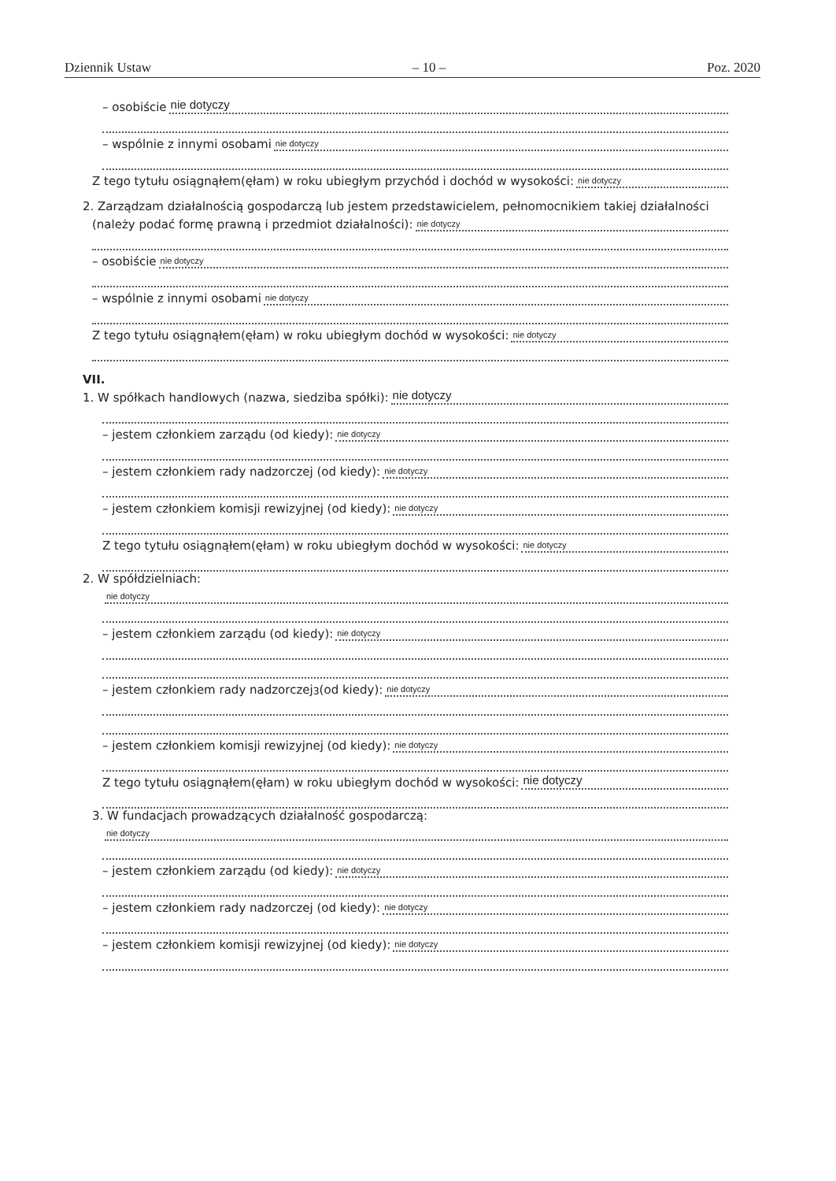Dziennik Ustaw – 10 – Poz. 2020
– osobiście
nie dotyczy
– wspólnie z innymi osobami
nie dotyczy
Z tego tytułu osiągnąłem(ęłam) w roku ubiegłym przychód i dochód w wysokości:
nie dotyczy
2. Zarządzam działalnością gospodarczą lub jestem przedstawicielem, pełnomocnikiem takiej działalności
(należy podać formę prawną i przedmiot działalności):
nie dotyczy
– osobiście
nie dotyczy
– wspólnie z innymi osobami
nie dotyczy
Z tego tytułu osiągnąłem(ęłam) w roku ubiegłym dochód w wysokości:
nie dotyczy
VII.
1. W spółkach handlowych (nazwa, siedziba spółki):
nie dotyczy
– jestem członkiem zarządu (od kiedy):
nie dotyczy
– jestem członkiem rady nadzorczej (od kiedy):
nie dotyczy
– jestem członkiem komisji rewizyjnej (od kiedy):
nie dotyczy
Z tego tytułu osiągnąłem(ęłam) w roku ubiegłym dochód w wysokości:
nie dotyczy
2. W spółdzielniach:
nie dotyczy
– jestem członkiem zarządu (od kiedy):
nie dotyczy
– jestem członkiem rady nadzorczej<sup>3</sup> (od kiedy):
nie dotyczy
– jestem członkiem komisji rewizyjnej (od kiedy):
nie dotyczy
Z tego tytułu osiągnąłem(ęłam) w roku ubiegłym dochód w wysokości:
nie dotyczy
3. W fundacjach prowadzących działalność gospodarczą:
nie dotyczy
– jestem członkiem zarządu (od kiedy):
nie dotyczy
– jestem członkiem rady nadzorczej (od kiedy):
nie dotyczy
– jestem członkiem komisji rewizyjnej (od kiedy):
nie dotyczy